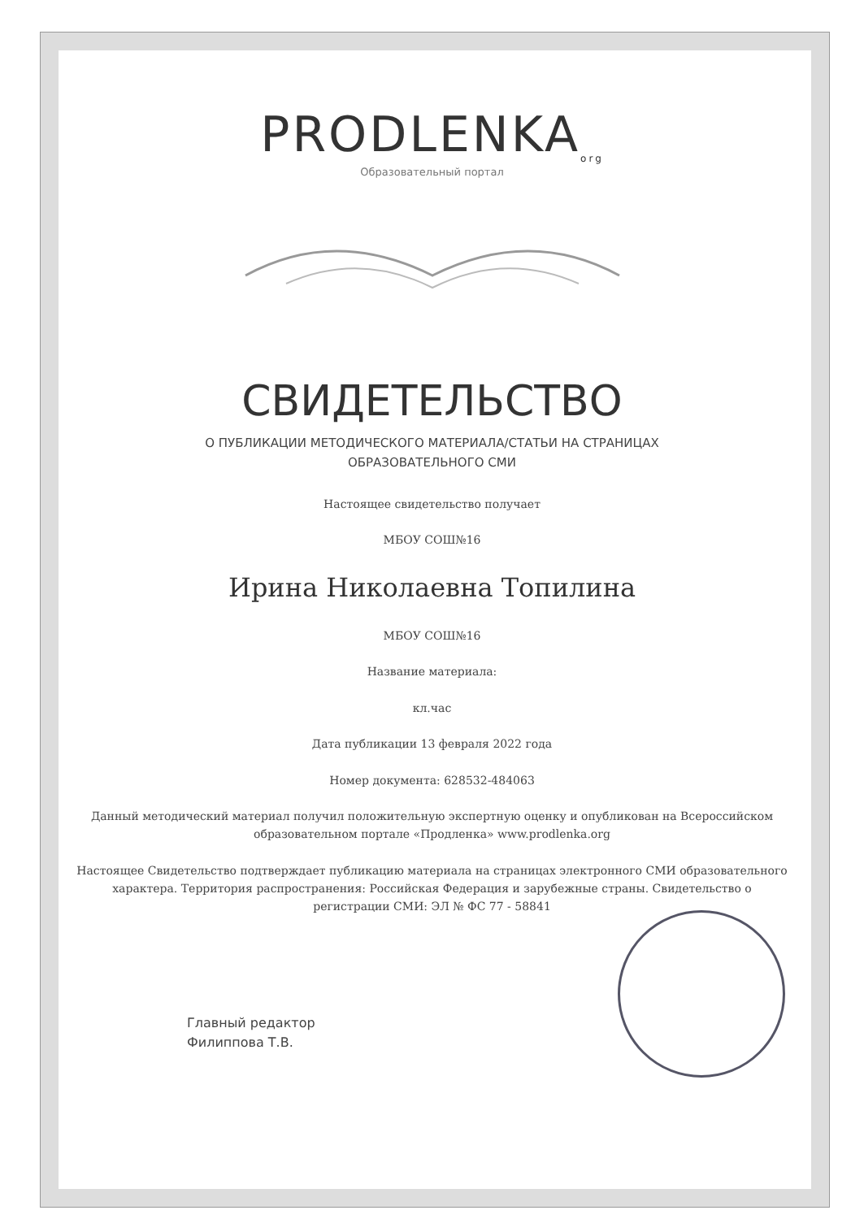PRODLENKA<sub>org</sub>
Образовательный портал
СВИДЕТЕЛЬСТВО
О ПУБЛИКАЦИИ МЕТОДИЧЕСКОГО МАТЕРИАЛА/СТАТЬИ НА СТРАНИЦАХ
ОБРАЗОВАТЕЛЬНОГО СМИ
Настоящее свидетельство получает
МБОУ СОШ№16
Ирина Николаевна Топилина
МБОУ СОШ№16
Название материала:
кл.час
Дата публикации 13 февраля 2022 года
Номер документа: 628532-484063
Данный методический материал получил положительную экспертную оценку и опубликован на Всероссийском образовательном портале «Продленка» www.prodlenka.org
Настоящее Свидетельство подтверждает публикацию материала на страницах электронного СМИ образовательного характера. Территория распространения: Российская Федерация и зарубежные страны. Свидетельство о регистрации СМИ: ЭЛ № ФС 77 - 58841
Главный редактор
Филиппова Т.В.